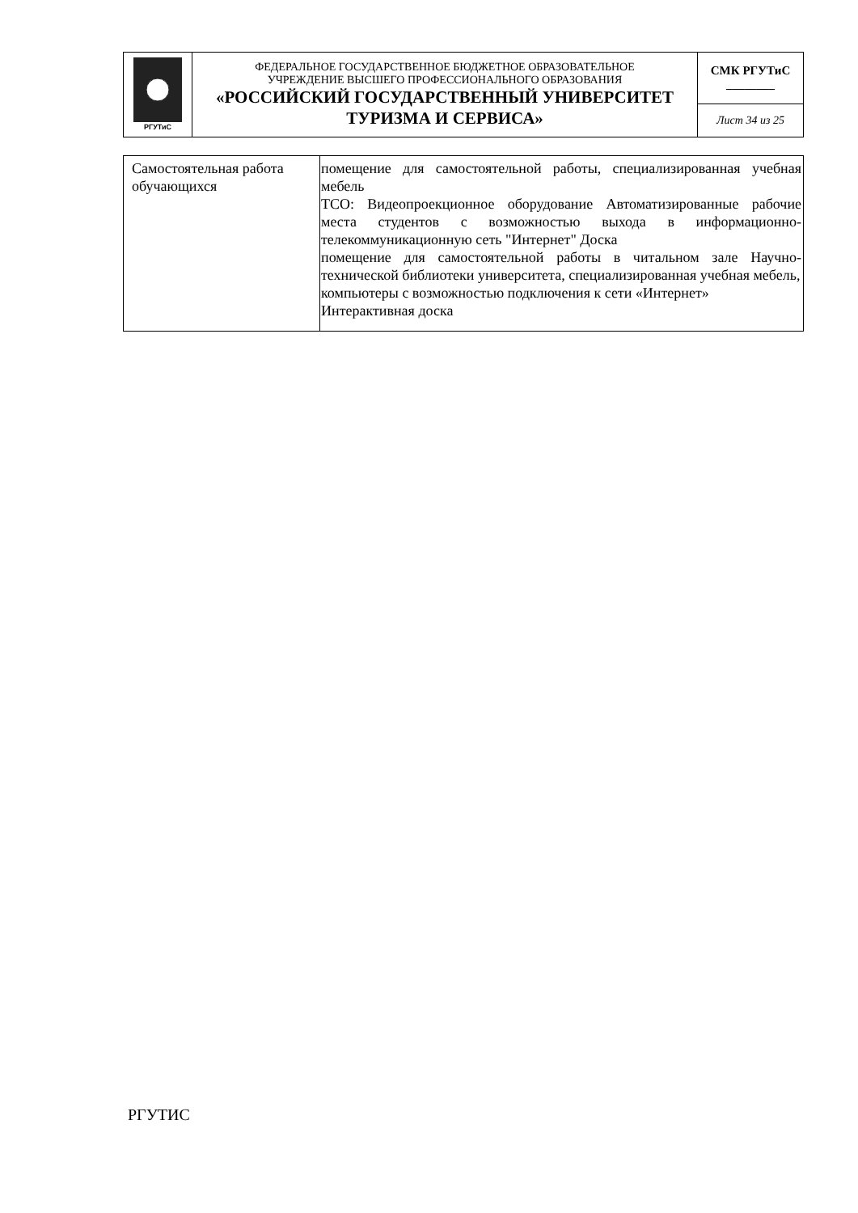| РГУТиС | ФЕДЕРАЛЬНОЕ ГОСУДАРСТВЕННОЕ БЮДЖЕТНОЕ ОБРАЗОВАТЕЛЬНОЕ УЧРЕЖДЕНИЕ ВЫСШЕГО ПРОФЕССИОНАЛЬНОГО ОБРАЗОВАНИЯ «РОССИЙСКИЙ ГОСУДАРСТВЕННЫЙ УНИВЕРСИТЕТ ТУРИЗМА И СЕРВИСА» | СМК РГУТиС ________ |
| | | Лист 34 из 25 |
| Самостоятельная работа обучающихся | помещение для самостоятельной работы, специализированная учебная мебель ТСО: Видеопроекционное оборудование Автоматизированные рабочие места студентов с возможностью выхода в информационно-телекоммуникационную сеть "Интернет" Доска помещение для самостоятельной работы в читальном зале Научно-технической библиотеки университета, специализированная учебная мебель, компьютеры с возможностью подключения к сети «Интернет» Интерактивная доска |
РГУТИС